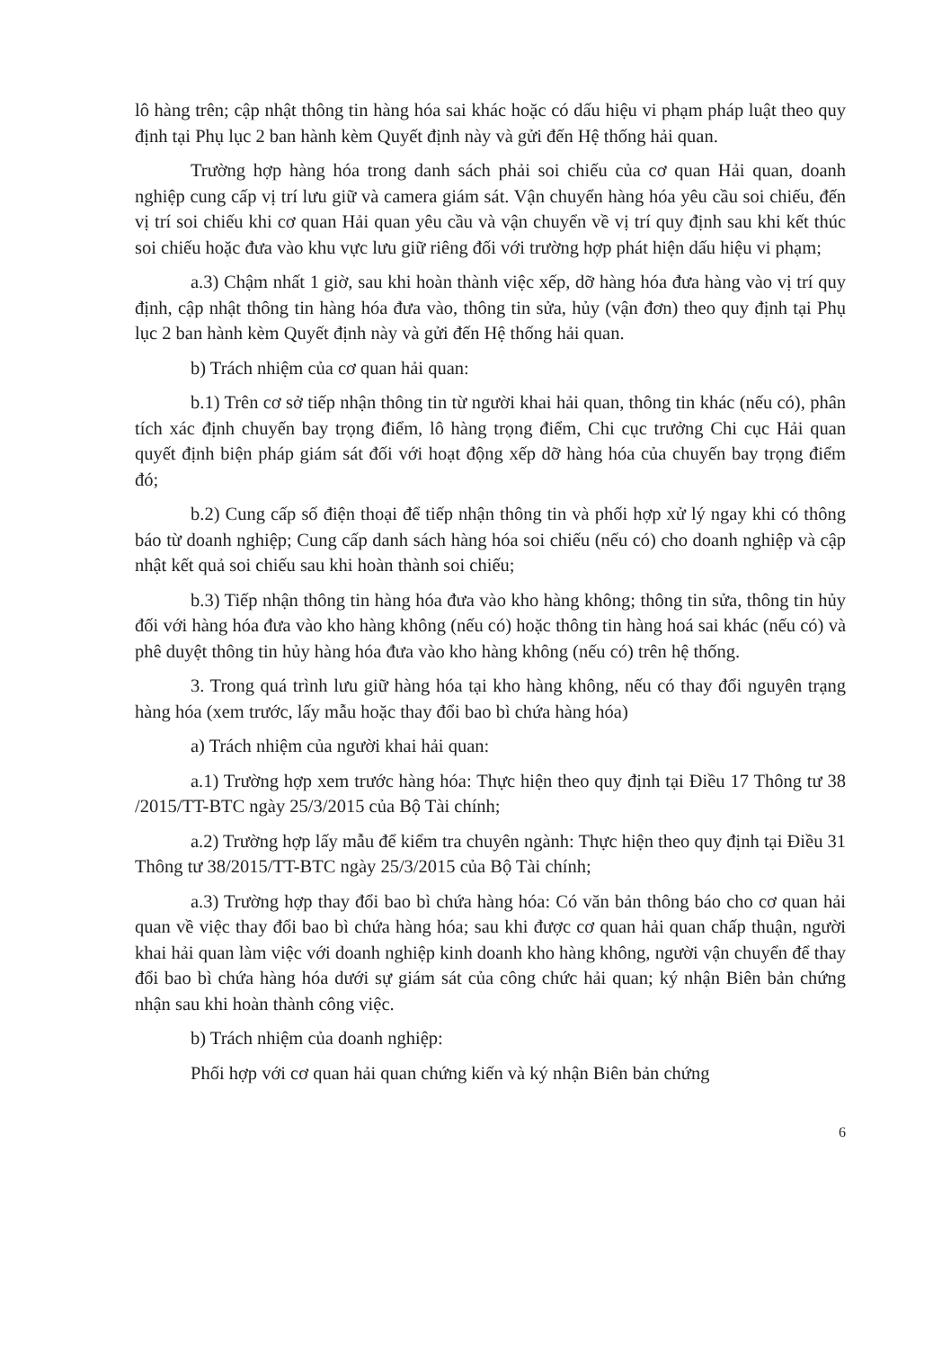lô hàng trên; cập nhật thông tin hàng hóa sai khác hoặc có dấu hiệu vi phạm pháp luật theo quy định tại Phụ lục 2 ban hành kèm Quyết định này và gửi đến Hệ thống hải quan.
Trường hợp hàng hóa trong danh sách phải soi chiếu của cơ quan Hải quan, doanh nghiệp cung cấp vị trí lưu giữ và camera giám sát. Vận chuyển hàng hóa yêu cầu soi chiếu, đến vị trí soi chiếu khi cơ quan Hải quan yêu cầu và vận chuyển về vị trí quy định sau khi kết thúc soi chiếu hoặc đưa vào khu vực lưu giữ riêng đối với trường hợp phát hiện dấu hiệu vi phạm;
a.3) Chậm nhất 1 giờ, sau khi hoàn thành việc xếp, dỡ hàng hóa đưa hàng vào vị trí quy định, cập nhật thông tin hàng hóa đưa vào, thông tin sửa, hủy (vận đơn) theo quy định tại Phụ lục 2 ban hành kèm Quyết định này và gửi đến Hệ thống hải quan.
b) Trách nhiệm của cơ quan hải quan:
b.1) Trên cơ sở tiếp nhận thông tin từ người khai hải quan, thông tin khác (nếu có), phân tích xác định chuyến bay trọng điểm, lô hàng trọng điểm, Chi cục trưởng Chi cục Hải quan quyết định biện pháp giám sát đối với hoạt động xếp dỡ hàng hóa của chuyến bay trọng điểm đó;
b.2) Cung cấp số điện thoại để tiếp nhận thông tin và phối hợp xử lý ngay khi có thông báo từ doanh nghiệp; Cung cấp danh sách hàng hóa soi chiếu (nếu có) cho doanh nghiệp và cập nhật kết quả soi chiếu sau khi hoàn thành soi chiếu;
b.3) Tiếp nhận thông tin hàng hóa đưa vào kho hàng không; thông tin sửa, thông tin hủy đối với hàng hóa đưa vào kho hàng không (nếu có) hoặc thông tin hàng hoá sai khác (nếu có) và phê duyệt thông tin hủy hàng hóa đưa vào kho hàng không (nếu có) trên hệ thống.
3. Trong quá trình lưu giữ hàng hóa tại kho hàng không, nếu có thay đổi nguyên trạng hàng hóa (xem trước, lấy mẫu hoặc thay đổi bao bì chứa hàng hóa)
a) Trách nhiệm của người khai hải quan:
a.1) Trường hợp xem trước hàng hóa: Thực hiện theo quy định tại Điều 17 Thông tư 38 /2015/TT-BTC ngày 25/3/2015 của Bộ Tài chính;
a.2) Trường hợp lấy mẫu để kiểm tra chuyên ngành: Thực hiện theo quy định tại Điều 31 Thông tư 38/2015/TT-BTC ngày 25/3/2015 của Bộ Tài chính;
a.3) Trường hợp thay đổi bao bì chứa hàng hóa: Có văn bản thông báo cho cơ quan hải quan về việc thay đổi bao bì chứa hàng hóa; sau khi được cơ quan hải quan chấp thuận, người khai hải quan làm việc với doanh nghiệp kinh doanh kho hàng không, người vận chuyển để thay đổi bao bì chứa hàng hóa dưới sự giám sát của công chức hải quan; ký nhận Biên bản chứng nhận sau khi hoàn thành công việc.
b) Trách nhiệm của doanh nghiệp:
Phối hợp với cơ quan hải quan chứng kiến và ký nhận Biên bản chứng
6